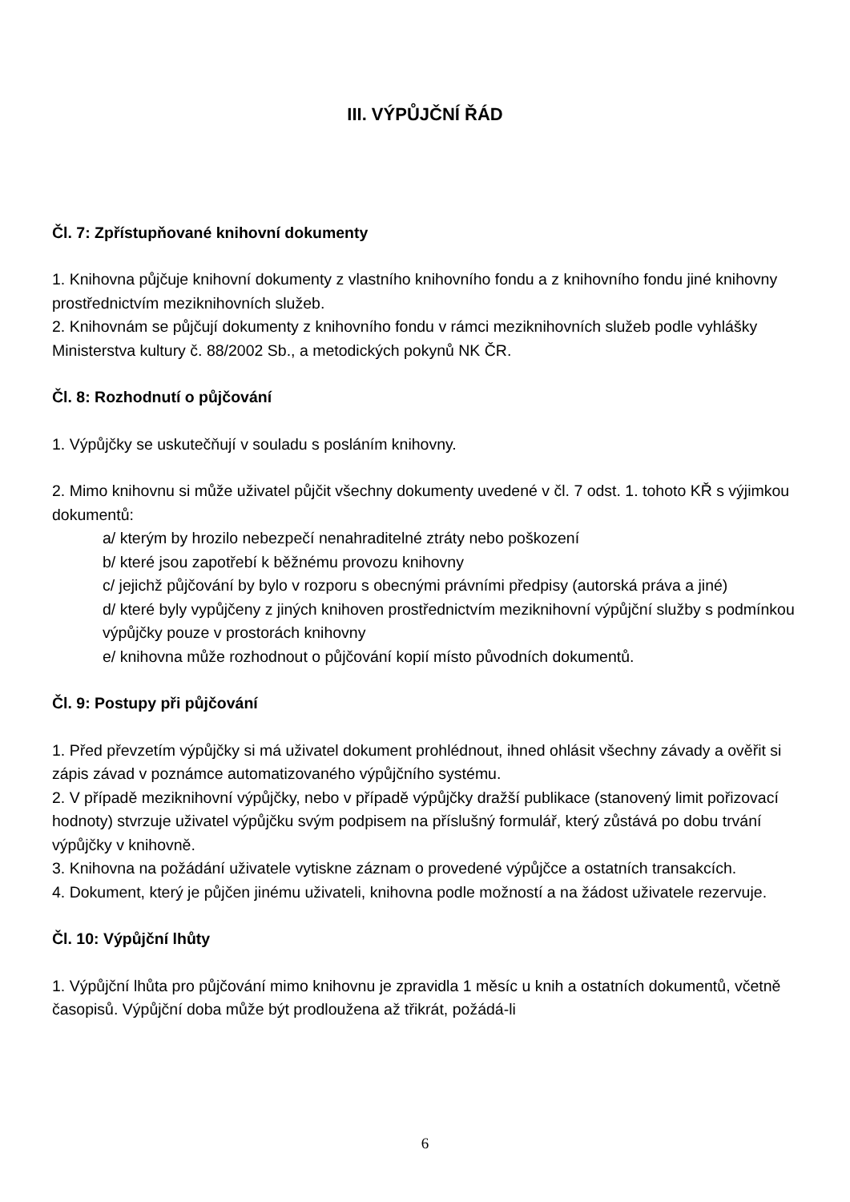III. VÝPŮJČNÍ ŘÁD
Čl. 7: Zpřístupňované knihovní dokumenty
1. Knihovna půjčuje knihovní dokumenty z vlastního knihovního fondu a z knihovního fondu jiné knihovny prostřednictvím meziknihovních služeb.
2. Knihovnám se půjčují dokumenty z knihovního fondu v rámci meziknihovních služeb podle vyhlášky Ministerstva kultury č. 88/2002 Sb., a metodických pokynů NK ČR.
Čl. 8: Rozhodnutí o půjčování
1. Výpůjčky se uskutečňují v souladu s posláním knihovny.
2. Mimo knihovnu si může uživatel půjčit všechny dokumenty uvedené v čl. 7 odst. 1. tohoto KŘ s výjimkou dokumentů:
a/ kterým by hrozilo nebezpečí nenahraditelné ztráty nebo poškození
b/ které jsou zapotřebí k běžnému provozu knihovny
c/ jejichž půjčování by bylo v rozporu s obecnými právními předpisy (autorská práva a jiné)
d/ které byly vypůjčeny z jiných knihoven prostřednictvím meziknihovní výpůjční služby s podmínkou výpůjčky pouze v prostorách knihovny
e/ knihovna může rozhodnout o půjčování kopií místo původních dokumentů.
Čl. 9: Postupy při půjčování
1. Před převzetím výpůjčky si má uživatel dokument prohlédnout, ihned ohlásit všechny závady a ověřit si zápis závad v poznámce automatizovaného výpůjčního systému.
2. V případě meziknihovní výpůjčky, nebo v případě výpůjčky dražší publikace (stanovený limit pořizovací hodnoty) stvrzuje uživatel výpůjčku svým podpisem na příslušný formulář, který zůstává po dobu trvání výpůjčky v knihovně.
3. Knihovna na požádání uživatele vytiskne záznam o provedené výpůjčce a ostatních transakcích.
4. Dokument, který je půjčen jinému uživateli, knihovna podle možností a na žádost uživatele rezervuje.
Čl. 10: Výpůjční lhůty
1. Výpůjční lhůta pro půjčování mimo knihovnu je zpravidla 1 měsíc u knih a ostatních dokumentů, včetně časopisů. Výpůjční doba může být prodloužena až třikrát, požádá-li
6